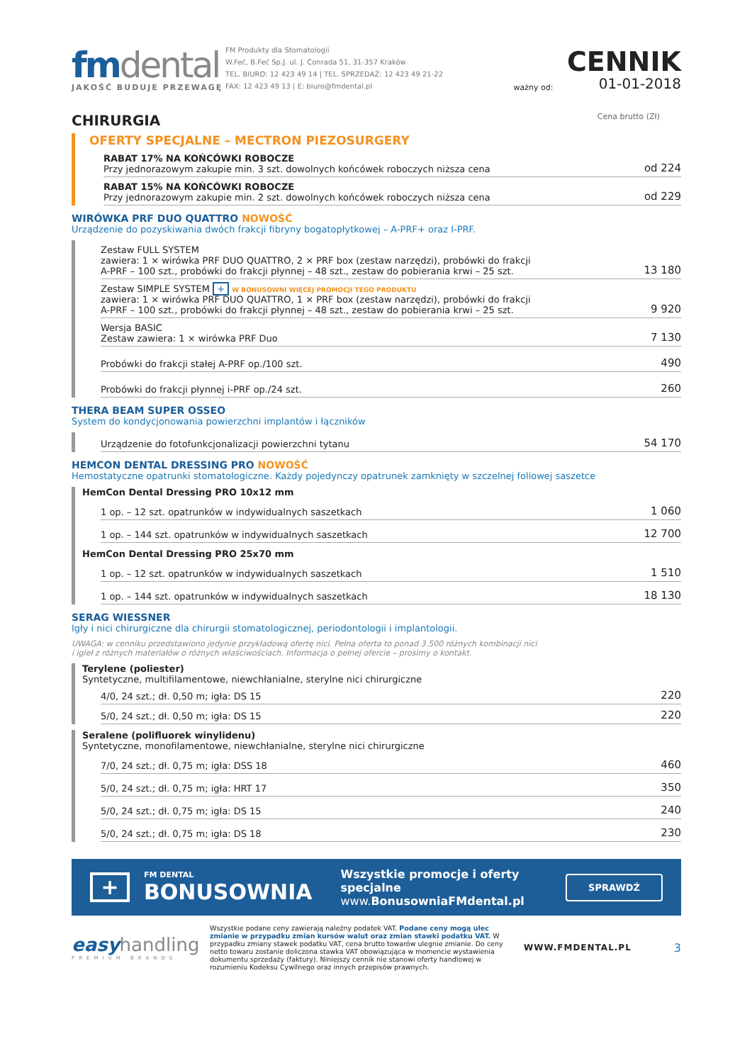fmdental
JAKOŚĆ BUDUJE PRZEWAGĘ
FM Produkty dla Stomatologii
W.Feć, B.Feć Sp.J. ul. J. Conrada 51, 31-357 Kraków
TEL. BIURO: 12 423 49 14 | TEL. SPRZEDAŻ: 12 423 49 21-22
FAX: 12 423 49 13 | E: biuro@fmdental.pl
ważny od:
CENNIK
01-01-2018
CHIRURGIA Cena brutto (Zł)
OFERTY SPECJALNE – MECTRON PIEZOSURGERY
RABAT 17% NA KOŃCÓWKI ROBOCZE
Przy jednorazowym zakupie min. 3 szt. dowolnych końcówek roboczych niższa cena
od 224
RABAT 15% NA KOŃCÓWKI ROBOCZE
Przy jednorazowym zakupie min. 2 szt. dowolnych końcówek roboczych niższa cena
od 229
WIRÓWKA PRF DUO QUATTRO NOWOŚĆ
Urządzenie do pozyskiwania dwóch frakcji fibryny bogatopłytkowej – A-PRF+ oraz I-PRF.
Zestaw FULL SYSTEM
zawiera: 1 × wirówka PRF DUO QUATTRO, 2 × PRF box (zestaw narzędzi), probówki do frakcji
A-PRF – 100 szt., probówki do frakcji płynnej – 48 szt., zestaw do pobierania krwi – 25 szt.
13 180
Zestaw SIMPLE SYSTEM + W BONUSOWNI WIĘCEJ PROMOCJI TEGO PRODUKTU
zawiera: 1 × wirówka PRF DUO QUATTRO, 1 × PRF box (zestaw narzędzi), probówki do frakcji
A-PRF – 100 szt., probówki do frakcji płynnej – 48 szt., zestaw do pobierania krwi – 25 szt.
9 920
Wersja BASIC
Zestaw zawiera: 1 × wirówka PRF Duo
7 130
Probówki do frakcji stałej A-PRF op./100 szt.
490
Probówki do frakcji płynnej i-PRF op./24 szt.
260
THERA BEAM SUPER OSSEO
System do kondycjonowania powierzchni implantów i łączników
Urządzenie do fotofunkcjonalizacji powierzchni tytanu
54 170
HEMCON DENTAL DRESSING PRO NOWOŚĆ
Hemostatyczne opatrunki stomatologiczne. Każdy pojedynczy opatrunek zamknięty w szczelnej foliowej saszetce
HemCon Dental Dressing PRO 10x12 mm
1 op. – 12 szt. opatrunków w indywidualnych saszetkach
1 060
1 op. – 144 szt. opatrunków w indywidualnych saszetkach
12 700
HemCon Dental Dressing PRO 25x70 mm
1 op. – 12 szt. opatrunków w indywidualnych saszetkach
1 510
1 op. – 144 szt. opatrunków w indywidualnych saszetkach
18 130
SERAG WIESSNER
Igły i nici chirurgiczne dla chirurgii stomatologicznej, periodontologii i implantologii.
UWAGA: w cenniku przedstawiono jedynie przykładową ofertę nici. Pełna oferta to ponad 3.500 różnych kombinacji nici
i igieł z różnych materiałów o różnych właściwościach. Informacja o pełnej ofercie – prosimy o kontakt.
Terylene (poliester)
Syntetyczne, multifilamentowe, niewchłanialne, sterylne nici chirurgiczne
4/0, 24 szt.; dł. 0,50 m; igła: DS 15
220
5/0, 24 szt.; dł. 0,50 m; igła: DS 15
220
Seralene (polifluorek winylidenu)
Syntetyczne, monofilamentowe, niewchłanialne, sterylne nici chirurgiczne
7/0, 24 szt.; dł. 0,75 m; igła: DSS 18
460
5/0, 24 szt.; dł. 0,75 m; igła: HRT 17
350
5/0, 24 szt.; dł. 0,75 m; igła: DS 15
240
5/0, 24 szt.; dł. 0,75 m; igła: DS 18
230
+
FM DENTAL
BONUSOWNIA
Wszystkie promocje i oferty specjalne
www.BonusowniaFMdental.pl
SPRAWDŹ
easyhandling
PREMIUM BRANDS
Wszystkie podane ceny zawierają należny podatek VAT. Podane ceny mogą ulec zmianie w przypadku zmian kursów walut oraz zmian stawki podatku VAT. W przypadku zmiany stawek podatku VAT, cena brutto towarów ulegnie zmianie. Do ceny netto towaru zostanie doliczona stawka VAT obowiązująca w momencie wystawienia dokumentu sprzedaży (faktury). Niniejszy cennik nie stanowi oferty handlowej w rozumieniu Kodeksu Cywilnego oraz innych przepisów prawnych.
WWW.FMDENTAL.PL
3